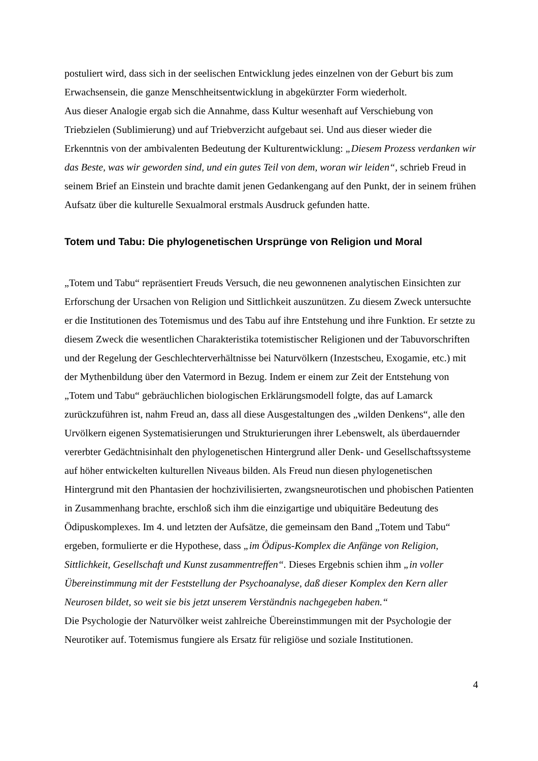postuliert wird, dass sich in der seelischen Entwicklung jedes einzelnen von der Geburt bis zum Erwachsensein, die ganze Menschheitsentwicklung in abgekürzter Form wiederholt.
Aus dieser Analogie ergab sich die Annahme, dass Kultur wesenhaft auf Verschiebung von Triebzielen (Sublimierung) und auf Triebverzicht aufgebaut sei. Und aus dieser wieder die Erkenntnis von der ambivalenten Bedeutung der Kulturentwicklung: „Diesem Prozess verdanken wir das Beste, was wir geworden sind, und ein gutes Teil von dem, woran wir leiden“, schrieb Freud in seinem Brief an Einstein und brachte damit jenen Gedankengang auf den Punkt, der in seinem frühen Aufsatz über die kulturelle Sexualmoral erstmals Ausdruck gefunden hatte.
Totem und Tabu: Die phylogenetischen Ursprünge von Religion und Moral
„Totem und Tabu“ repräsentiert Freuds Versuch, die neu gewonnenen analytischen Einsichten zur Erforschung der Ursachen von Religion und Sittlichkeit auszunützen. Zu diesem Zweck untersuchte er die Institutionen des Totemismus und des Tabu auf ihre Entstehung und ihre Funktion. Er setzte zu diesem Zweck die wesentlichen Charakteristika totemistischer Religionen und der Tabuvorschriften und der Regelung der Geschlechterverhältnisse bei Naturvölkern (Inzestscheu, Exogamie, etc.) mit der Mythenbildung über den Vatermord in Bezug. Indem er einem zur Zeit der Entstehung von „Totem und Tabu“ gebräuchlichen biologischen Erklärungsmodell folgte, das auf Lamarck zurückzuführen ist, nahm Freud an, dass all diese Ausgestaltungen des „wilden Denkens“, alle den Urvölkern eigenen Systematisierungen und Strukturierungen ihrer Lebenswelt, als überdauernder vererbter Gedächtnisinhalt den phylogenetischen Hintergrund aller Denk- und Gesellschaftssysteme auf höher entwickelten kulturellen Niveaus bilden. Als Freud nun diesen phylogenetischen Hintergrund mit den Phantasien der hochzivilisierten, zwangsneurotischen und phobischen Patienten in Zusammenhang brachte, erschloß sich ihm die einzigartige und ubiquitäre Bedeutung des Ödipuskomplexes. Im 4. und letzten der Aufsätze, die gemeinsam den Band „Totem und Tabu“ ergeben, formulierte er die Hypothese, dass „im Ödipus-Komplex die Anfänge von Religion, Sittlichkeit, Gesellschaft und Kunst zusammentreffen“. Dieses Ergebnis schien ihm „in voller Übereinstimmung mit der Feststellung der Psychoanalyse, daß dieser Komplex den Kern aller Neurosen bildet, so weit sie bis jetzt unserem Verständnis nachgegeben haben.“
Die Psychologie der Naturvölker weist zahlreiche Übereinstimmungen mit der Psychologie der Neurotiker auf. Totemismus fungiere als Ersatz für religiöse und soziale Institutionen.
4